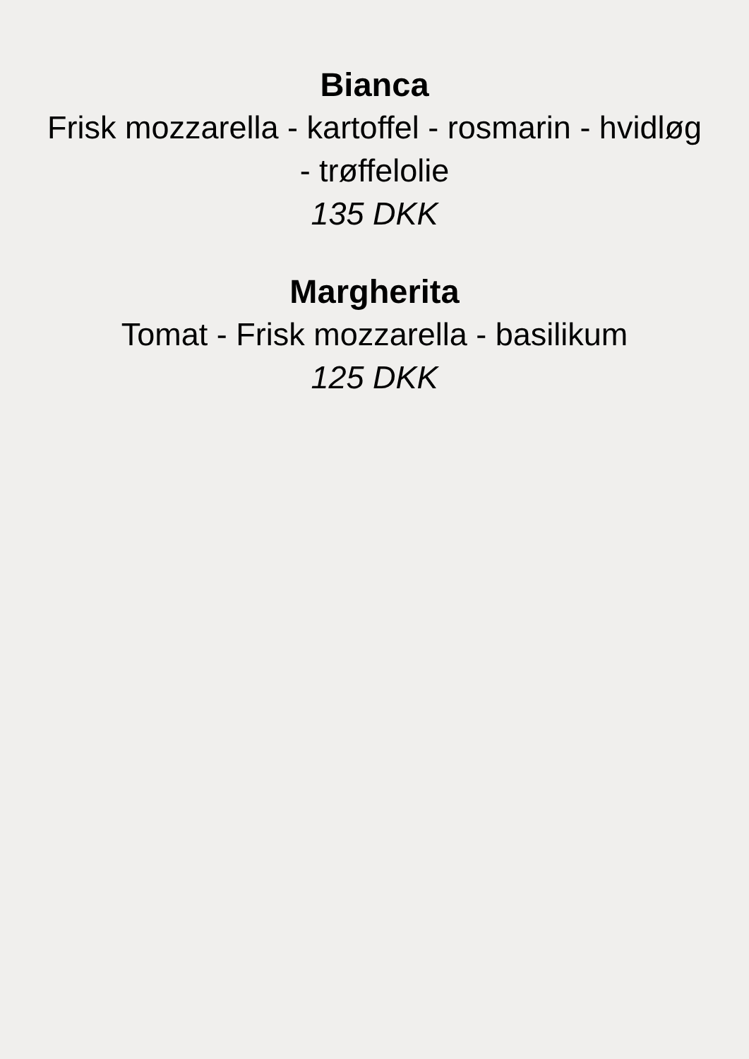Bianca
Frisk mozzarella - kartoffel - rosmarin - hvidløg
- trøffelolie
135 DKK
Margherita
Tomat - Frisk mozzarella - basilikum
125 DKK